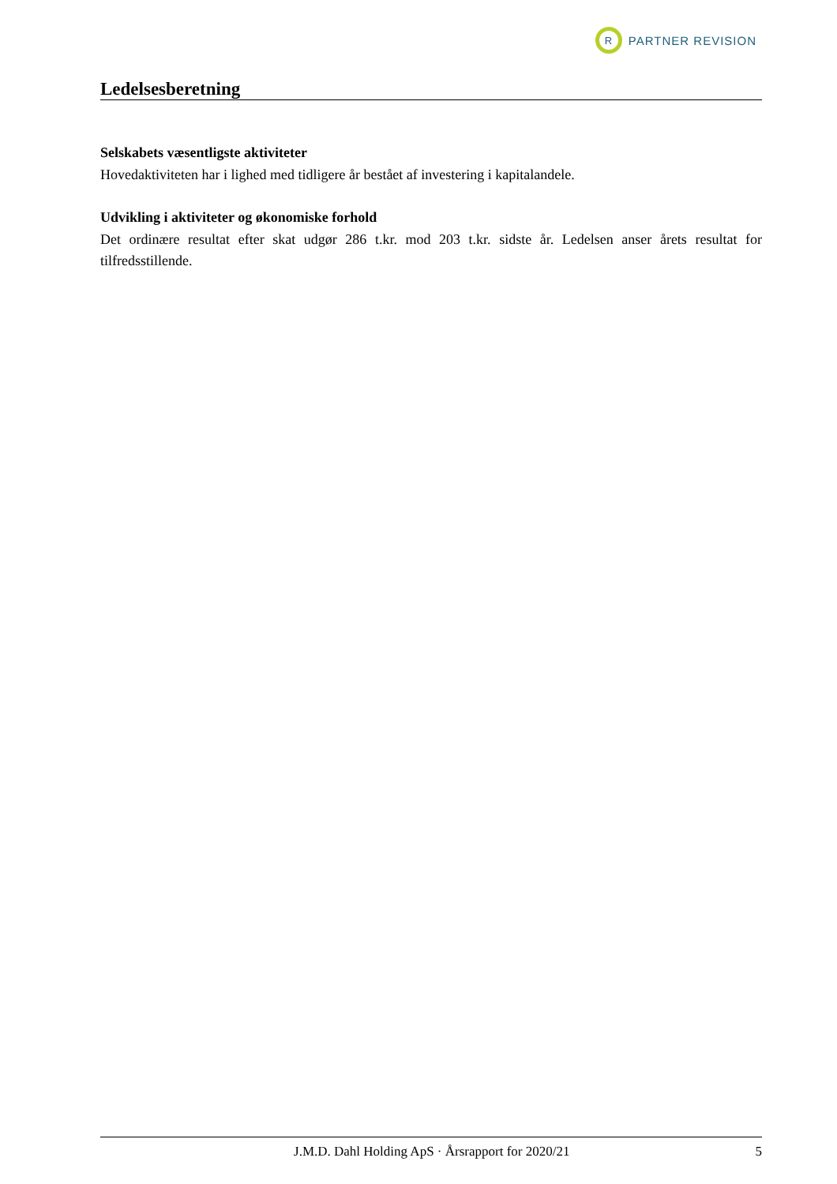R
PARTNER REVISION
Ledelsesberetning
Selskabets væsentligste aktiviteter
Hovedaktiviteten har i lighed med tidligere år bestået af investering i kapitalandele.
Udvikling i aktiviteter og økonomiske forhold
Det ordinære resultat efter skat udgør 286 t.kr. mod 203 t.kr. sidste år. Ledelsen anser årets resultat for tilfredsstillende.
J.M.D. Dahl Holding ApS · Årsrapport for 2020/21 5